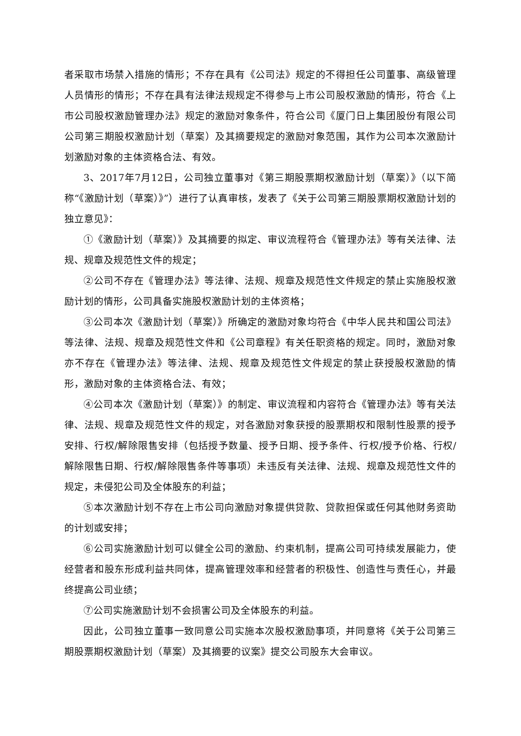者采取市场禁入措施的情形；不存在具有《公司法》规定的不得担任公司董事、高级管理人员情形的情形；不存在具有法律法规规定不得参与上市公司股权激励的情形，符合《上市公司股权激励管理办法》规定的激励对象条件，符合公司《厦门日上集团股份有限公司公司第三期股权激励计划（草案）及其摘要规定的激励对象范围，其作为公司本次激励计划激励对象的主体资格合法、有效。
3、2017年7月12日，公司独立董事对《第三期股票期权激励计划（草案）》（以下简称“《激励计划（草案）》”）进行了认真审核，发表了《关于公司第三期股票期权激励计划的独立意见》：
①《激励计划（草案）》及其摘要的拟定、审议流程符合《管理办法》等有关法律、法规、规章及规范性文件的规定；
②公司不存在《管理办法》等法律、法规、规章及规范性文件规定的禁止实施股权激励计划的情形，公司具备实施股权激励计划的主体资格；
③公司本次《激励计划（草案）》所确定的激励对象均符合《中华人民共和国公司法》等法律、法规、规章及规范性文件和《公司章程》有关任职资格的规定。同时，激励对象亦不存在《管理办法》等法律、法规、规章及规范性文件规定的禁止获授股权激励的情形，激励对象的主体资格合法、有效；
④公司本次《激励计划（草案）》的制定、审议流程和内容符合《管理办法》等有关法律、法规、规章及规范性文件的规定，对各激励对象获授的股票期权和限制性股票的授予安排、行权/解除限售安排（包括授予数量、授予日期、授予条件、行权/授予价格、行权/解除限售日期、行权/解除限售条件等事项）未违反有关法律、法规、规章及规范性文件的规定，未侵犯公司及全体股东的利益；
⑤本次激励计划不存在上市公司向激励对象提供贷款、贷款担保或任何其他财务资助的计划或安排；
⑥公司实施激励计划可以健全公司的激励、约束机制，提高公司可持续发展能力，使经营者和股东形成利益共同体，提高管理效率和经营者的积极性、创造性与责任心，并最终提高公司业绩；
⑦公司实施激励计划不会损害公司及全体股东的利益。
因此，公司独立董事一致同意公司实施本次股权激励事项，并同意将《关于公司第三期股票期权激励计划（草案）及其摘要的议案》提交公司股东大会审议。